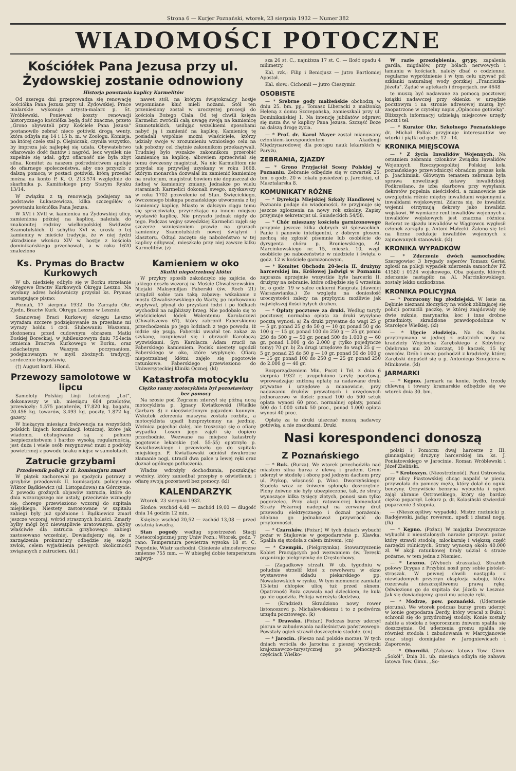Strona 6 — Kurjer Poznański, wtorek, 23 sierpnia 1932 — Numer 382
WIADOMOŚCI POTOCZNE
Kościółek Pana Jezusa przy ul. Żydowskiej zostanie odnowiony
Historja powstania kaplicy Karmelitów
Od szeregu dni przeprowadza się renowację kościółka Pana Jezusa przy ul. Żydowskiej. Prace malarskie wykonuje artysta-malarz p. St. Wróblewski. Ponieważ koszty renowacji historycznego kościółka będą dość znaczne, przeto „Grono obywateli przy Kościele Pana Jezusa“ postanowiło zebrać nieco gotówki drogą wenty, która odbyła się 14 i 15 b. m. w Zoologu. Komisja, na której czele stał p. Olejniczak, czyniła wszystko, by impreza jak najlepiej się udała. Obywatelstwo ofiarowało dość fantów i nagród, lecz wysiłek nie zupełnie się udał, gdyż ofiarność nie była zbyt silna. Komitet za naszem pośrednictwem apeluje do ofiarnego społeczeństwa, aby ono przyszło z dalszą pomocą w postaci gotówki, którą przesłać można na konto P. K. O. 213.574 względnie do skarbnika p. Kamińskiego przy Starym Rynku 13/14.
W związku z tą renowacją podajemy na podstawie Łukaszewicza, kilka szczegółów o powstaniu kościółka Pana Jezusa.
W XVI i XVII w. kamienica na Żydowskiej ulicy, zamieniona później na kaplicę, należała do znakomitej rodziny wielkopolskiej Swidwów Szamotulskich. U schyłku XVI w. urosła o tej kamienicy w mieście tradycja, że w niej żydzi ukradzione wkońcu XIV w. hostje z kościoła dominikańskiego przechowali, a w roku 1620 znaleziono
nawet stół, na którym świętokradcy hostje wspomniane kłuć mieli nożami. Stół ten przeniesiony został w uroczystej procesji do kościoła Bożego Ciała. Od tej chwili księża Karmelici zwrócili całą uwagę swoją na kamienicę Szamotulskich, usiłując wszelkiemi sposobami nabyć ją i zamienić na kaplicę. Kamienicę tę posiadali wspólnie możni właściciele, którzy udziały swoje w zrozumieniu wzniosłego celu na tak pobożny cel chętnie zakonnikom przekazywali. Trudniej było wszakże zakonnikom przerobić kamienicę na kaplicę, albowiem sprzeciwiał się temu ówczesny magistrat. Na nic Karmelitom nie przydał się przywilej uzyskany w roku 1668, którym monarcha dozwalał im zamienić kamienicę na oratorjum, magistrat bowiem nie dopuszczał do żadnej w kamienicy zmiany. Jednakże po wielu staraniach Karmelici dokonali swego, uzyskawszy w roku 1702 pozwolenie od Stan. Święcickiego, ówczesnego biskupa poznańskiego utworzenia z tej kamienicy kaplicy. Miasto w dalszym ciągu temu się sprzeciwiało, przyrzekając na innem miejscu wystawić kaplicę. Nie przyszło jednak nigdy do tego. Podczas wojny szwedzkiej Karmelici zajęli się szczerze wzniesieniem prawie na gruzach kamienicy Szamotulskich nowej świątyni i klasztoru. Odtąd zaczęto się nabożeństwo w tej kaplicy odbywać, mieszkało przy niej zawsze kilku Karmelitów. (z)
Ks. Prymas do Bractw Kurkowych
W ub. niedzielę odbyło się w Borku strzelanie okręgowe Bractw Kurkowych Okręgu Leszno. Na wysłany adres hołdowniczy przysłał ks. Prymas następujące pismo:
Poznań, 17 sierpnia 1932. Do Zarządu Okr. Zjedn. Bractw Kurk. Okręgu Leszno w Lesznie.
Szanownej Braci Kurkowej okręgu Leszno wyrażam szczere podziękowanie za przesłane mi wyrazy hołdu i czci. Ślubowaniu Waszemu, złożonemu przed cudownym obrazem Matki Boskiej Boreckiej, w jubileuszowym dniu 75-lecia istnienia Bractwa Kurkowego w Borku, oraz szlachetnym Waszym poczynaniom, podejmowanym w myśl zbożnych tradycyj, serdecznie błogosławię.
(†) August kard. Hlond.
Przewozy samolotowe w lipcu
Samoloty Polskiej Linji Lotniczej „Lot“, dokonawszy w ub. miesiącu 604 przelotów, przewiozły: 1.575 pasażerów, 17.820 kg. bagażu, 20.456 kg. towarów, 3.493 kg. poczty, 1.872 kg. gazety.
W bieżącym miesiącu frekwencja na wszystkich polskich linjach komunikacji lotniczej, które jak wiadomo, obsługiwane są z pełnem bezpieczeństwem i bardzo wysoką regularnością, jest duża i wiele osób rezygnować musi z podróży powietrznej z powodu braku miejsc w samolotach.
Zatrucie grzybami
Przodownik policji z II. komisarjatu zmarł
W piątek zachorował po spożyciu potrawy z grzybów przodownik II. komisarjatu policyjnego Wiktor Bądkiewicz (ul. Listopadowa) na Górczynie. Z powodu groźnych objawów zatrucia, które do dnia wczorajszego nie ustały, przeciwnie wzmogły się, chorego przewieziono wczoraj do szpitala miejskiego. Niestety zastosowane w szpitalu zabiegi były już spóźnione i Bądkiewicz zmarł jeszcze wczoraj, wśród strasznych boleści. Zmarły byłby mógł być niewątpliwie uratowanym, gdyby właściwie dla zatrucia grzybowego zabiegi zastosowano wcześniej. Dowiadujemy się, że z zarządzenia prokuratury odbędzie się sekcja zwłok, celem wyjaśnienia pewnych okoliczności związanych z zatruciem. (kl.)
Kamieniem w oko
Skutki niepotrzebnej kłótni
W przykry sposób zakończyło się zajście, do jakiego doszło wczoraj na Moście Chwaliszewskim. Niejaki Maksymiljan Faberski (św. Roch 21) urządził sobie tam taką zabawę: wskakanie z mostu Chwaliszewskiego do Warty, po nurkowaniu wypływał, płynął do przystani łodzi i po łódkach wychodził na najbliższy brzeg. Nie podobało się to właścicielowi łódek Walentemu Karolaczowi (Chwaliszewo 67), który zabronił Faberskiemu przechodzenia po jego łodziach z tego powodu, iż łodzie się psują. Faberski uważał ten zakaz za szykanę, rozgniewał się i obrzucił Karolaczą wyzwiskami. Syn Karolacza Adam rzucił na Faberskiego kamieniem. Pocisk niestety ugodził Faberskiego w oko, które wypłynęło. Ofiarą niepotrzebnej kłótni zajęło się pogotowie ratunkowe. Faberskiego przewieziono do Uniwersyteckiej Kliniki Ocznej. (kl)
Katastrofa motocyklu
Ciężko ranny motocyklista był pozostawiony bez pomocy
Na szosie pod Żegrzem zderzył się późną nocą motocyklista p. Ignacy Kwiatkowski (Wielkie Garbary 8) z nieoświetlonym pojazdem konnym. Wskutek zderzenia maszyna została rozbita, a motocyklista upadł bezprzytomny na jezdnię. Woźnica pojechał dalej, nie troszcząc się o ofiarę wypadku. Losem jego zajęli się dopiero przechodnie. Wezwane na miejsce katastrofy pogotowie lekarskie (tel. 55-55) opatrzyło p. Kwiatkowskiego i przewiozło go do szpitala miejskiego. P. Kwiatkowski odniósł dwukrotne złamanie nogi, utracił dwa palce u lewej ręki oraz doznał ogólnego potłuczenia.
Władze wdrożyły dochodzenia, poszukując woźnicy, który zaniedbał przepisy o oświetleniu i ofiarę swoją pozostawił bez pomocy. (kl)
KALENDARZYK
Wtorek, 23 sierpnia 1932.
Słońce: wschód 4,48 — zachód 19,00 — długość dnia 14 godzin 12 min.
Księżyc: wschód 20,52 — zachód 13,08 — przed ostatnią kwadrą.
Stan pogody według spostrzeżeń Stacji Meteorologicznej przy Uniw Pozn.: Wtorek, godz. 7 rano: Temperatura powietrza wysoka 18 st. C. Pogodnie. Wiatr zachodni. Ciśnienie atmosferyczne zmienne 755 mm. — W ubiegłej dobie temperatura najwyż-
sza 26 st. C., najniższa 17 st. C. — Ilość opadu 4 milimetry.
Kal. rzk.: Filip i Benicjusz — jutro Bartłomiej Apostoł.
Kal. słow.: Cichomił — jutro Cieszymir.
OSOBISTE
— * Srebrne gody małżeńskie obchodzą w dniu 25. bm. pp.: Tomasz Liberacki z małżonką Heleną z domu Szczepańska, zamieszkali przy ul. Dominikańskiej 1. Na intencję jubilatów odprawi się msza św. w kaplicy Pana Jezusa. Szczęść Boże na dalszą drogę życia.
— * Prof. dr. Karol Mayer został mianowany członkiem-korespondentem Akademji Międzynarodowej dla postępu nauk lekarskich w Paryżu.
ZEBRANIA, ZJAZDY
— * Grono Przyjaciół Sceny Polskiej w Poznaniu. Zebranie odbędzie się w czwartek 25. bm. o godz. 20 w lokalu posiedzeń p. Jarockiej, ul. Masztalarska 8.
KOMUNIKATY RÓŻNE
— * Dyrekcja Miejskiej Szkoły Handlowej w Poznaniu podaje do wiadomości, że przyjmuje się jeszcze zgłoszenia na nowy rok szkolny. Zapisy przyjmuje sekretarjat ul. Śniadeckich 54/58.
— * Chór mieszany kościoła garnizonowego przyjmie jeszcze kilka dobrych sił śpiewackich. Panie i panowie inteligentni, z dobrym głosem, zechcą się zgłosić pisemnie lub osobiście do dyrygenta chóru p. Broniewskiego, Al. Marcinkowskiego nr. 15, mieszk. 10, wzgl. osobiście po nabożeństwie w niedziele i święta o godz. 12 w kościele garnizonowym.
— * Komitet Obchodu 20-lecia II. drużyny harcerskiej im. Królowej Jadwigi w Poznaniu zaprasza uprzejmie wszystkie byłe harcerki II. drużyny na zebranie, które odbędzie się 6 września br. o godz. 19 w salce cukierni Fangrata (dawniej Warszawianka.) Ze względu na doniosłość uroczystości zależy na przybyciu możliwie jak największej ilości byłych druhen.
— * Opłaty pocztowe za druki. Według taryfy pocztowej normalna opłata za druki wysyłane pocztą wynosi: a) Za druki prywatne do wagi 25 g — 5 gr, ponad 25 g do 50 g — 10 gr, ponad 50 g do 100 g — 15 gr, ponad 100 do 250 g — 25 gr, ponad 250 do 500 g — 50 gr, ponad 500 do 1.000 g — 60 gr, ponad 1.000 g do 2.000 g (tylko pojedyncze tomy) 70 gr. b) Za drugi urzędowe do wagi 25 g — 5 gr, ponad 25 do 50 g — 10 gr, ponad 50 do 100 g — 15 gr, ponad 100 do 250 g — 25 gr, ponad 250 do 2.000 g — 40 gr.
Rozporządzeniem Min. Poczt i Tel. z dnia 6 sierpnia 1932 r. uzupełniono taryfę pocztową, wprowadzając zniżoną opłatę za nadawane druki prywatne i urzędowe a mianowicie, przy nadawaniu druków prywatnych i urzędowych jednorazowo w ilości: ponad 100 do 500 sztuk opłata wynosi 60 proc. normalnej opłaty, ponad 500 do 1.000 sztuk 50 proc., ponad 1.000 opłata wynosi 40 proc.
Opłatę za te druki uiszczać muszą nadawcy gotówką, a nie znaczkami. Druki
W razie przeziębienia, grypy, zapalenia gardła, migdałów, przy bólach nerwowych i łamaniu w kościach, należy dbać o codzienne, regularne wypróżnienie i w tym celu używać pół szklanki naturalnej wody gorzkiej „Franciszka-Józefa“. Żądać w aptekach i drogerjach. nw 4648
te muszą być nadawane za pomocą pocztowej książki nadawczej przy okienku w urzędzie pocztowym i na stronie adresowej muszą być zaopatrzone w czytelny napis „Opłacono gotówką“. Bliższych informacyj udzielają miejscowe urzędy poczt i tel.
— * Kurator Okr. Szkolnego Poznańskiego dr. Michał Pollak przyjmuje interesantów we wtorki i piątki od godz. 12—14.
KRONIKA MIEJSCOWA
— * Z życia Inwalidów Wojennych. Na ostatniem zebraniu członków Związku Inwalidów Wojennych Rzeczypospolitej Polskiej koła poznańskiego przewodniczył obradom prezes koła p. Joachimiak. Głównym tematem zebrania była sprawa nowelizacji ustawy inwalidzkiej. Podkreślano, że izba skarbowa przy wysyłaniu dekretów popełnia nieścisłości, a mianowicie nie uwzględnia różnic między inwalidami wojennymi a inwalidami wojskowymi. Zdarza się, że inwalidzi wojenni otrzymują dekrety jako inwalidzi wojskowi. W wymiarze rent inwalidów wojennych a inwalidów wojskowych jest znaczna różnica. Referat ze zjazdu inwalidów w Wągrowcu wygłosił członek zarządu p. Antoni Małecki. Żalono się też na liczne redukcje inwalidów wojennych z zajmowanych stanowisk. (kl)
KRONIKA WYPADKÓW
— * Zderzenie dwóch samochodów. Szeregowiec 3 brygady saperów Tomasz Gertel zgłosił na policji wypadek zderzenia samochów PZ 41580 i 0124 wojskowego. Oba pojazdy, których zderzenie nastąpiło na Al. Marcinkowskiego, zostały lekko uszkodzone.
KRONIKA POLICYJNA
— * Porzucony łup złodziejski. W lesie na Dębinie nieznani złoczyńcy na widok zbliżającej się policji porzucili paczkę, w której znajdowały się dwie suknie, marynarka, koc i inne drobne przedmioty, skradzione prawdopodobnie w Starołęce Wielkiej. (kl)
— * Ujęcie złodzieja. Na św. Rochu przytrzymano w jednej z ostatnich nocy na kradzieży Wojciecha Zarębskiego z Kobylnicy. Odebrano mu 20 kurcząt, 10 kaczek, 15 kg owoców. Drób i owoc pochodził z kradzieży, której Zarębski dopuścił się u p. Antoniego Sznejdera w Minikowie. (kl)
JARMARKI
— * Kępno. Jarmark na konie, bydło, trzodę chlewną i towary kramarskie odbędzie się we wtorek dnia 30. bm.
Nasi korespondenci donoszą
Z Poznańskiego
— * Buk. (Burza). We wtorek przechodziła nad miastem silna burza z ulewą i gradem. Grom uderzył w stodołę i oborę pod jednym dachem przy ul. Prykop, własność p. Winc. Dworzyńskiego. Stodoła wraz ze żniwem spłonęła doszczętnie. Plony żniwne nie były ubezpieczone, tak, że straty wynoszące kilka tysięcy złotych, ponosi sam tylko pogorzelec. Przy akcji ratowniczej komendant Straży Pożarnej nadepnął na zerwany drut przewodu elektrycznego i doznał porażenia; zdołano go jednakowoż przywrócić do przytomności.
— * Czarnków. (Pożar.) W tych dniach wybuchł pożar w Stajkowie w gospodarstwie p. Klawka. Spaliła się stodoła z całem żniwem. (cn)
— * Czempiń. (Pielgrzymka). Stowarzyszenie Kobiet Pracujących pod wezwaniem św. Tereski organizuje pielgrzymkę do Częstochowy.
— (Zagadkowy strzał). W ub. tygodniu w południe strzelił ktoś z rewolweru w okno wystawowe składu piekarskiego pp. Nowakowskich w rynku. W tym momencie zamiatał 13-letni chłopiec ulicę tuż przed oknem. Opatrzność Boża czuwała nad dzieckiem, że kula go nie ugodziła. Policja wdrożyła śledztwo.
— (Kradzież). Skradziono nowy rower listonoszowi p. Michałowskiemu i to z podwórza urzędu pocztowego. (k)
— * Drawsko. (Pożar.) Podczas burzy uderzył piorun w zabudowania nadleśnictwa państwowego. Powstały ogień strawił doszczętnie stodołę. (cn)
— * Jarocin. (Pieszo nad polskie morze). W tych dniach wróciła do Jarocina z pieszej wycieczki krajoznawczo-turystycznej po północnych częściach Wielko-
polski i Pomorzu dwaj harcerze z III. gimnazjalnej drużyny harcerskiej im. ks. J. Poniatowskiego w Jarocinie, Roman Wróblewski i Józef Zieliński.
— * Krotoszyn. (Nieostrożność). Pani Ostrowska przy ulicy Piastowskiej chcąc napalić w piecu, przywołała do pomocy męża, który dolał do ognia benzyny. Oczywiście benzyna wybuchła i ogień zajął ubranie Ostrowskiego, który się bardzo ciężko poparzył. Lekarz p. dr. Kolasiński stwierdził poparzenie 3 stopnia.
— (Nieszczęśliwy wypadek). Mistrz rzeźnicki p. Radojewski, jadąc rowerem, upadł i złamał nogę. (fk)
— * Kępno. (Pożar.) W majątku Dworzyszcze wybuchł z nieustalonych narazie przyczyn pożar, który strawił stodołę, młockarnię i większą część narzędzi rolniczych. Straty wynoszą około 40.000 zł. W akcji ratunkowej brały udział 4 straże pożarne, w tem jedna z Niemiec.
— * Leszno. (Wybuch straszaka). Straźnik polowy Drygas z Przybini nosił przy sobie pistolet-straszak. W pewnej chwili nastąpiła z niewiadomych przyczyn eksplozja naboju, która rozerwała nieszczęśliwemu prawą rękę. Odwieziono go do szpitala św. Józefa w Lesznie. Jak się dowiadujemy, grozi mu ucięcie ręki.
— * Modrze, pow. poznański. (Uderzenie pioruna). We wtorek podczas burzy grom uderzył w konie gospodarza Derdy, który wracał z Buku i schronił się do przydrożnej stodoły. Konie zostały zabite a stodoła z tegorocznem żniwem spaliła się doszczętnie. Od uderzenia gromu spaliła się również stodoła i zabudowania w Marcyjanowie oraz stogi dominjalne w Jarogniewicach i Zaporowie.
— * Oborniki. (Zabawa latowa Tow. Gimn. „Sokół“. Dnia 31. ub. miesiąca odbyła się zabawa latowa Tow. Gimn. „So-